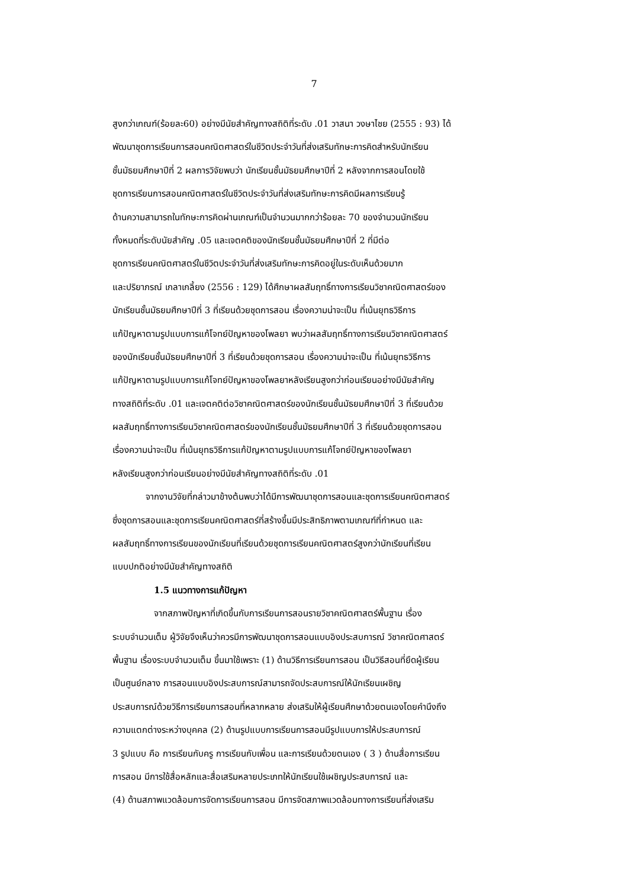7
สูงกว่าเกณฑ์(ร้อยละ60) อย่างมีนัยสำคัญทางสถิติที่ระดับ .01 วาสนา วงษาไชย (2555 : 93) ได้
พัฒนาชุดการเรียนการสอนคณิตศาสตร์ในชีวิตประจำวันที่ส่งเสริมทักษะการคิดสำหรับนักเรียน
ชั้นมัธยมศึกษาปีที่ 2 ผลการวิจัยพบว่า นักเรียนชั้นมัธยมศึกษาปีที่ 2 หลังจากการสอนโดยใช้
ชุดการเรียนการสอนคณิตศาสตร์ในชีวิตประจำวันที่ส่งเสริมทักษะการคิดมีผลการเรียนรู้
ด้านความสามารถในทักษะการคิดผ่านเกณฑ์เป็นจำนวนมากกว่าร้อยละ 70 ของจำนวนนักเรียน
ทั้งหมดที่ระดับนัยสำคัญ .05 และเจตคติของนักเรียนชั้นมัธยมศึกษาปีที่ 2 ที่มีต่อ
ชุดการเรียนคณิตศาสตร์ในชีวิตประจำวันที่ส่งเสริมทักษะการคิดอยู่ในระดับเห็นด้วยมาก
และปริยาภรณ์ เกลาเกลี้ยง (2556 : 129) ได้ศึกษาผลสัมฤทธิ์ทางการเรียนวิชาคณิตศาสตร์ของ
นักเรียนชั้นมัธยมศึกษาปีที่ 3 ที่เรียนด้วยชุดการสอน เรื่องความน่าจะเป็น ที่เน้นยุทธวิธีการ
แก้ปัญหาตามรูปแบบการแก้โจทย์ปัญหาของโพลยา พบว่าผลสัมฤทธิ์ทางการเรียนวิชาคณิตศาสตร์
ของนักเรียนชั้นมัธยมศึกษาปีที่ 3 ที่เรียนด้วยชุดการสอน เรื่องความน่าจะเป็น ที่เน้นยุทธวิธีการ
แก้ปัญหาตามรูปแบบการแก้โจทย์ปัญหาของโพลยาหลังเรียนสูงกว่าก่อนเรียนอย่างมีนัยสำคัญ
ทางสถิติที่ระดับ .01 และเจตคติต่อวิชาคณิตศาสตร์ของนักเรียนชั้นมัธยมศึกษาปีที่ 3 ที่เรียนด้วย
ผลสัมฤทธิ์ทางการเรียนวิชาคณิตศาสตร์ของนักเรียนชั้นมัธยมศึกษาปีที่ 3 ที่เรียนด้วยชุดการสอน
เรื่องความน่าจะเป็น ที่เน้นยุทธวิธีการแก้ปัญหาตามรูปแบบการแก้โจทย์ปัญหาของโพลยา
หลังเรียนสูงกว่าก่อนเรียนอย่างมีนัยสำคัญทางสถิติที่ระดับ .01
จากงานวิจัยที่กล่าวมาข้างต้นพบว่าได้มีการพัฒนาชุดการสอนและชุดการเรียนคณิตศาสตร์
ซึ่งชุดการสอนและชุดการเรียนคณิตศาสตร์ที่สร้างขึ้นมีประสิทธิภาพตามเกณฑ์ที่กำหนด และ
ผลสัมฤทธิ์ทางการเรียนของนักเรียนที่เรียนด้วยชุดการเรียนคณิตศาสตร์สูงกว่านักเรียนที่เรียน
แบบปกติอย่างมีนัยสำคัญทางสถิติ
1.5 แนวทางการแก้ปัญหา
จากสภาพปัญหาที่เกิดขึ้นกับการเรียนการสอนรายวิชาคณิตศาสตร์พื้นฐาน เรื่อง
ระบบจำนวนเต็ม ผู้วิจัยจึงเห็นว่าควรมีการพัฒนาชุดการสอนแบบอิงประสบการณ์ วิชาคณิตศาสตร์
พื้นฐาน เรื่องระบบจำนวนเต็ม ขึ้นมาใช้เพราะ (1) ด้านวิธีการเรียนการสอน เป็นวิธีสอนที่ยึดผู้เรียน
เป็นศูนย์กลาง การสอนแบบอิงประสบการณ์สามารถจัดประสบการณ์ให้นักเรียนเผชิญ
ประสบการณ์ด้วยวิธีการเรียนการสอนที่หลากหลาย ส่งเสริมให้ผู้เรียนศึกษาด้วยตนเองโดยคำนึงถึง
ความแตกต่างระหว่างบุคคล (2) ด้านรูปแบบการเรียนการสอนมีรูปแบบการให้ประสบการณ์
3 รูปแบบ คือ การเรียนกับครู การเรียนกับเพื่อน และการเรียนด้วยตนเอง ( 3 ) ด้านสื่อการเรียน
การสอน มีการใช้สื่อหลักและสื่อเสริมหลายประเภทให้นักเรียนใช้เผชิญประสบการณ์ และ
(4) ด้านสภาพแวดล้อมการจัดการเรียนการสอน มีการจัดสภาพแวดล้อมทางการเรียนที่ส่งเสริม